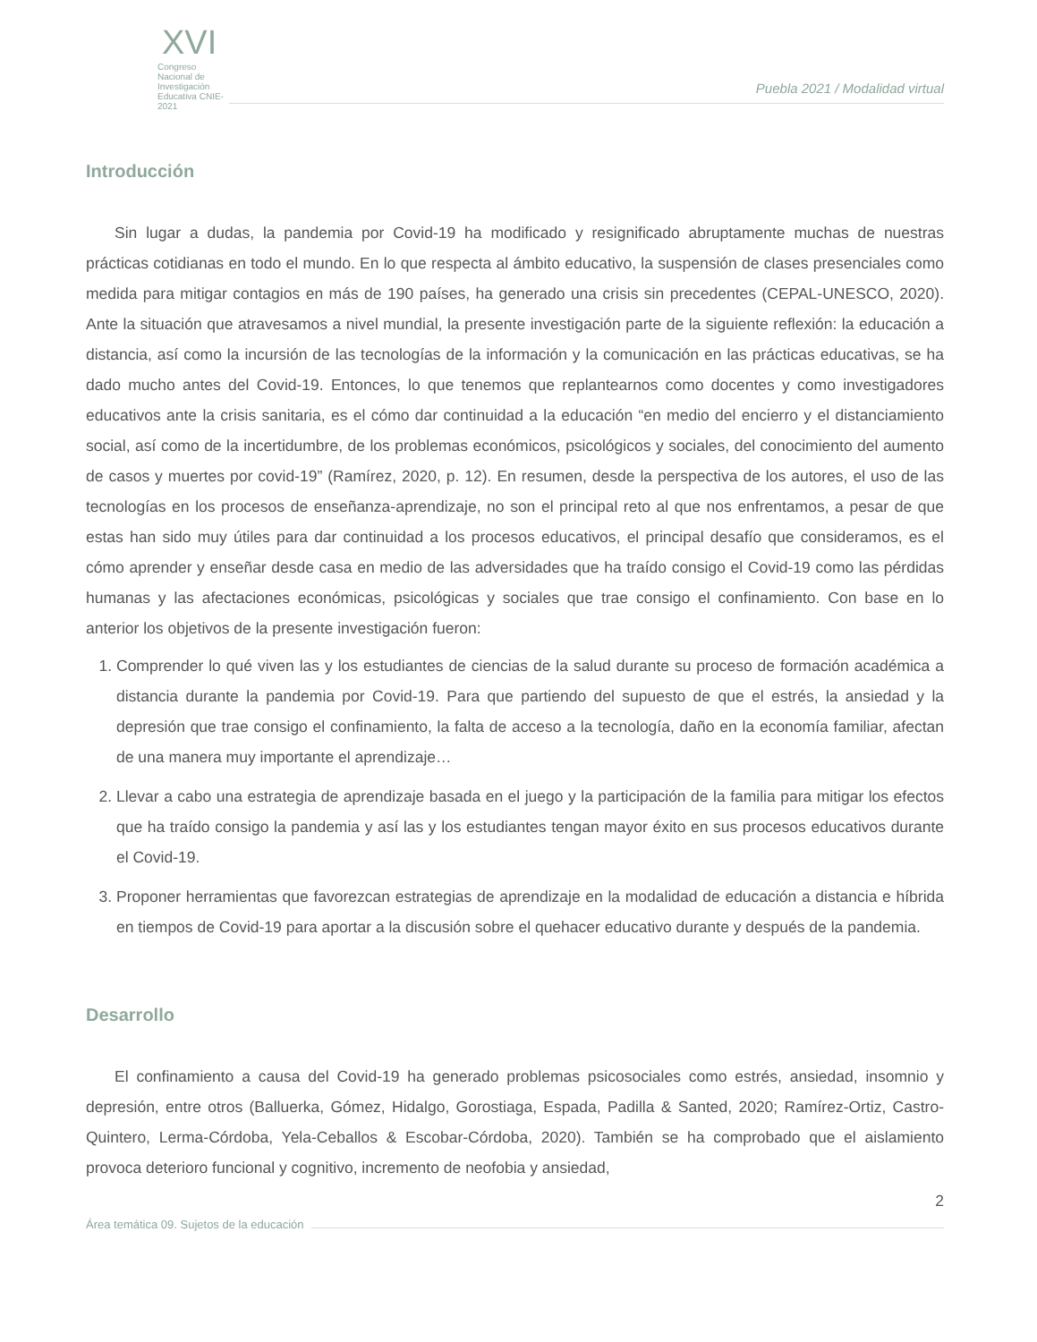XVI
Congreso Nacional de Investigación Educativa CNIE-2021
Puebla 2021 / Modalidad virtual
Introducción
Sin lugar a dudas, la pandemia por Covid-19 ha modificado y resignificado abruptamente muchas de nuestras prácticas cotidianas en todo el mundo. En lo que respecta al ámbito educativo, la suspensión de clases presenciales como medida para mitigar contagios en más de 190 países, ha generado una crisis sin precedentes (CEPAL-UNESCO, 2020). Ante la situación que atravesamos a nivel mundial, la presente investigación parte de la siguiente reflexión: la educación a distancia, así como la incursión de las tecnologías de la información y la comunicación en las prácticas educativas, se ha dado mucho antes del Covid-19. Entonces, lo que tenemos que replantearnos como docentes y como investigadores educativos ante la crisis sanitaria, es el cómo dar continuidad a la educación “en medio del encierro y el distanciamiento social, así como de la incertidumbre, de los problemas económicos, psicológicos y sociales, del conocimiento del aumento de casos y muertes por covid-19” (Ramírez, 2020, p. 12). En resumen, desde la perspectiva de los autores, el uso de las tecnologías en los procesos de enseñanza-aprendizaje, no son el principal reto al que nos enfrentamos, a pesar de que estas han sido muy útiles para dar continuidad a los procesos educativos, el principal desafío que consideramos, es el cómo aprender y enseñar desde casa en medio de las adversidades que ha traído consigo el Covid-19 como las pérdidas humanas y las afectaciones económicas, psicológicas y sociales que trae consigo el confinamiento. Con base en lo anterior los objetivos de la presente investigación fueron:
1. Comprender lo qué viven las y los estudiantes de ciencias de la salud durante su proceso de formación académica a distancia durante la pandemia por Covid-19. Para que partiendo del supuesto de que el estrés, la ansiedad y la depresión que trae consigo el confinamiento, la falta de acceso a la tecnología, daño en la economía familiar, afectan de una manera muy importante el aprendizaje…
2. Llevar a cabo una estrategia de aprendizaje basada en el juego y la participación de la familia para mitigar los efectos que ha traído consigo la pandemia y así las y los estudiantes tengan mayor éxito en sus procesos educativos durante el Covid-19.
3. Proponer herramientas que favorezcan estrategias de aprendizaje en la modalidad de educación a distancia e híbrida en tiempos de Covid-19 para aportar a la discusión sobre el quehacer educativo durante y después de la pandemia.
Desarrollo
El confinamiento a causa del Covid-19 ha generado problemas psicosociales como estrés, ansiedad, insomnio y depresión, entre otros (Balluerka, Gómez, Hidalgo, Gorostiaga, Espada, Padilla & Santed, 2020; Ramírez-Ortiz, Castro-Quintero, Lerma-Córdoba, Yela-Ceballos & Escobar-Córdoba, 2020). También se ha comprobado que el aislamiento provoca deterioro funcional y cognitivo, incremento de neofobia y ansiedad,
2
Área temática 09. Sujetos de la educación